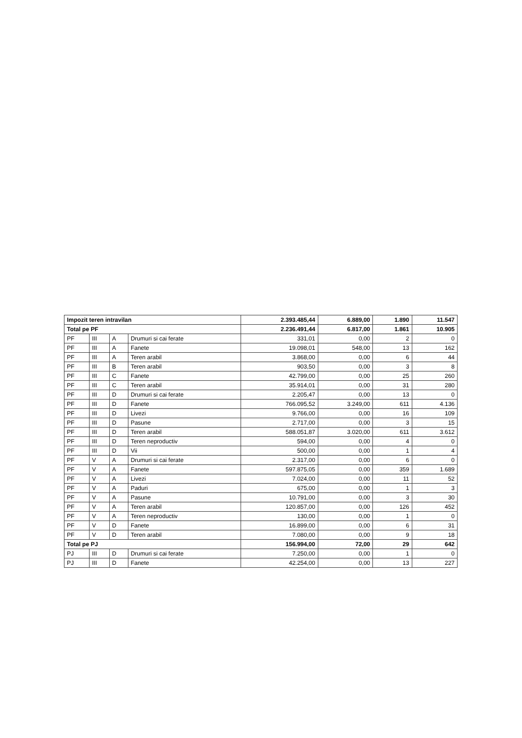| Impozit teren intravilan | | | | 2.393.485,44 | 6.889,00 | 1.890 | 11.547 |
| Total pe PF | | | | 2.236.491,44 | 6.817,00 | 1.861 | 10.905 |
| PF | III | A | Drumuri si cai ferate | 331,01 | 0,00 | 2 | 0 |
| PF | III | A | Fanete | 19.098,01 | 548,00 | 13 | 162 |
| PF | III | A | Teren arabil | 3.868,00 | 0,00 | 6 | 44 |
| PF | III | B | Teren arabil | 903,50 | 0,00 | 3 | 8 |
| PF | III | C | Fanete | 42.799,00 | 0,00 | 25 | 260 |
| PF | III | C | Teren arabil | 35.914,01 | 0,00 | 31 | 280 |
| PF | III | D | Drumuri si cai ferate | 2.205,47 | 0,00 | 13 | 0 |
| PF | III | D | Fanete | 766.095,52 | 3.249,00 | 611 | 4.136 |
| PF | III | D | Livezi | 9.766,00 | 0,00 | 16 | 109 |
| PF | III | D | Pasune | 2.717,00 | 0,00 | 3 | 15 |
| PF | III | D | Teren arabil | 588.051,87 | 3.020,00 | 611 | 3.612 |
| PF | III | D | Teren neproductiv | 594,00 | 0,00 | 4 | 0 |
| PF | III | D | Vii | 500,00 | 0,00 | 1 | 4 |
| PF | V | A | Drumuri si cai ferate | 2.317,00 | 0,00 | 6 | 0 |
| PF | V | A | Fanete | 597.875,05 | 0,00 | 359 | 1.689 |
| PF | V | A | Livezi | 7.024,00 | 0,00 | 11 | 52 |
| PF | V | A | Paduri | 675,00 | 0,00 | 1 | 3 |
| PF | V | A | Pasune | 10.791,00 | 0,00 | 3 | 30 |
| PF | V | A | Teren arabil | 120.857,00 | 0,00 | 126 | 452 |
| PF | V | A | Teren neproductiv | 130,00 | 0,00 | 1 | 0 |
| PF | V | D | Fanete | 16.899,00 | 0,00 | 6 | 31 |
| PF | V | D | Teren arabil | 7.080,00 | 0,00 | 9 | 18 |
| Total pe PJ | | | | 156.994,00 | 72,00 | 29 | 642 |
| PJ | III | D | Drumuri si cai ferate | 7.250,00 | 0,00 | 1 | 0 |
| PJ | III | D | Fanete | 42.254,00 | 0,00 | 13 | 227 |